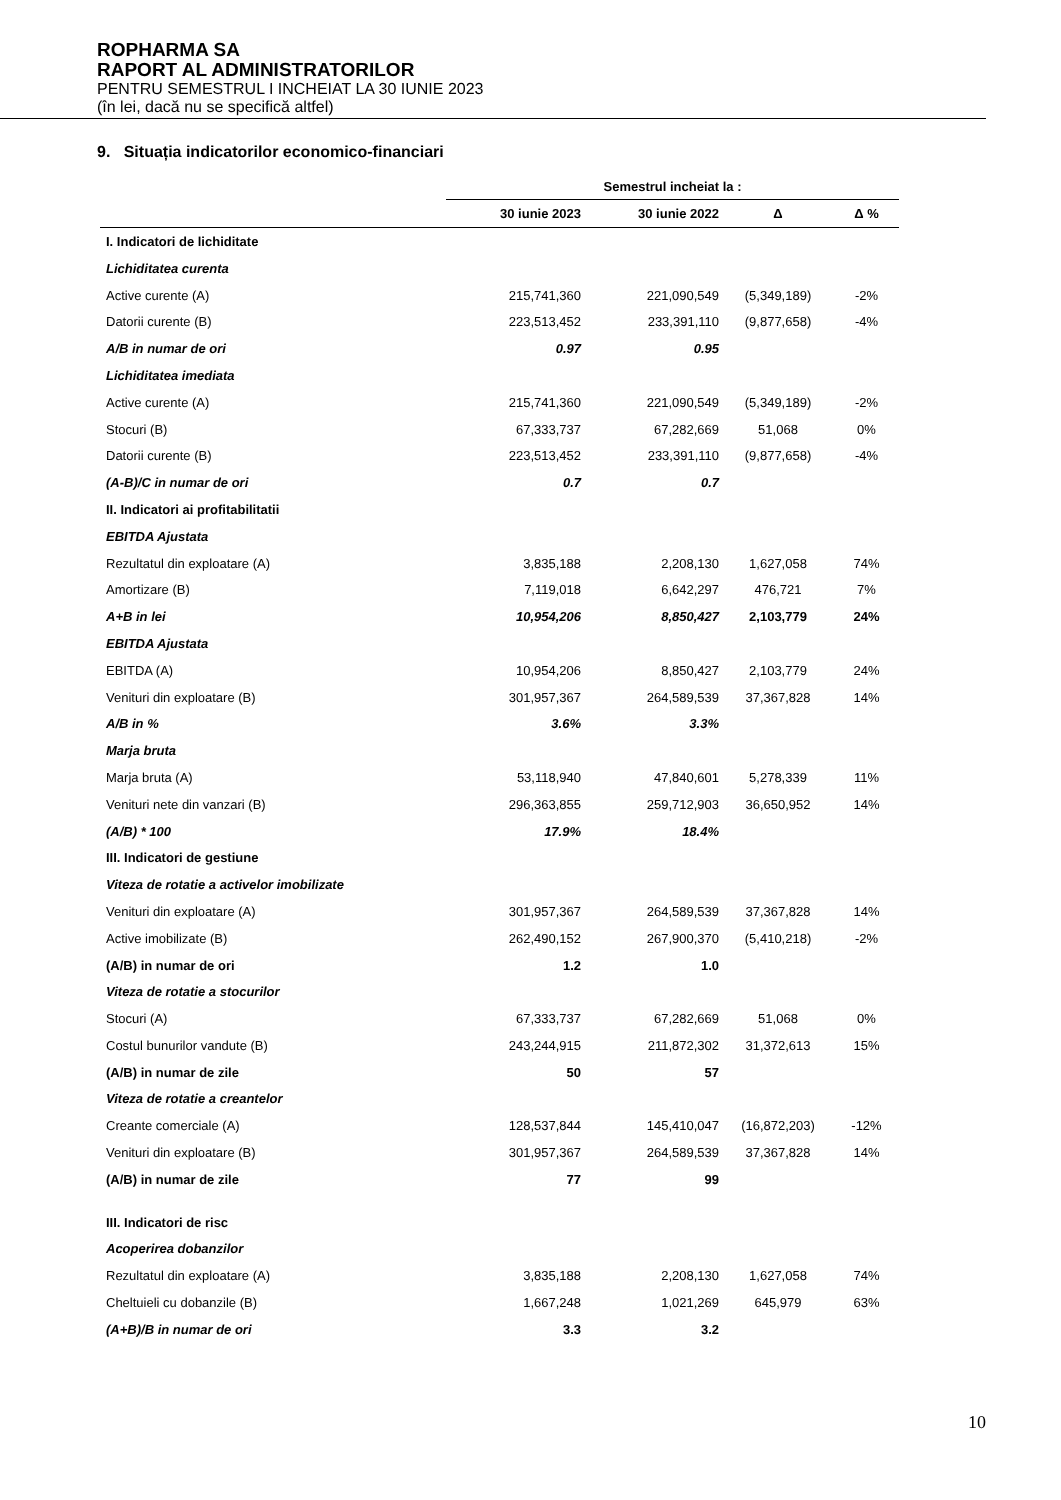ROPHARMA SA
RAPORT AL ADMINISTRATORILOR
PENTRU SEMESTRUL I INCHEIAT LA 30 IUNIE 2023
(în lei, dacă nu se specifică altfel)
9. Situația indicatorilor economico-financiari
| | Semestrul incheiat la : | | | |
| | 30 iunie 2023 | 30 iunie 2022 | Δ | Δ % |
| I. Indicatori de lichiditate | | | | |
| Lichiditatea curenta | | | | |
| Active curente (A) | 215,741,360 | 221,090,549 | (5,349,189) | -2% |
| Datorii curente (B) | 223,513,452 | 233,391,110 | (9,877,658) | -4% |
| A/B in numar de ori | 0.97 | 0.95 | | |
| Lichiditatea imediata | | | | |
| Active curente (A) | 215,741,360 | 221,090,549 | (5,349,189) | -2% |
| Stocuri (B) | 67,333,737 | 67,282,669 | 51,068 | 0% |
| Datorii curente (B) | 223,513,452 | 233,391,110 | (9,877,658) | -4% |
| (A-B)/C in numar de ori | 0.7 | 0.7 | | |
| II. Indicatori ai profitabilitatii | | | | |
| EBITDA Ajustata | | | | |
| Rezultatul din exploatare (A) | 3,835,188 | 2,208,130 | 1,627,058 | 74% |
| Amortizare (B) | 7,119,018 | 6,642,297 | 476,721 | 7% |
| A+B in lei | 10,954,206 | 8,850,427 | 2,103,779 | 24% |
| EBITDA Ajustata | | | | |
| EBITDA (A) | 10,954,206 | 8,850,427 | 2,103,779 | 24% |
| Venituri din exploatare (B) | 301,957,367 | 264,589,539 | 37,367,828 | 14% |
| A/B in % | 3.6% | 3.3% | | |
| Marja bruta | | | | |
| Marja bruta (A) | 53,118,940 | 47,840,601 | 5,278,339 | 11% |
| Venituri nete din vanzari (B) | 296,363,855 | 259,712,903 | 36,650,952 | 14% |
| (A/B) * 100 | 17.9% | 18.4% | | |
| III. Indicatori de gestiune | | | | |
| Viteza de rotatie a activelor imobilizate | | | | |
| Venituri din exploatare (A) | 301,957,367 | 264,589,539 | 37,367,828 | 14% |
| Active imobilizate (B) | 262,490,152 | 267,900,370 | (5,410,218) | -2% |
| (A/B) in numar de ori | 1.2 | 1.0 | | |
| Viteza de rotatie a stocurilor | | | | |
| Stocuri (A) | 67,333,737 | 67,282,669 | 51,068 | 0% |
| Costul bunurilor vandute (B) | 243,244,915 | 211,872,302 | 31,372,613 | 15% |
| (A/B) in numar de zile | 50 | 57 | | |
| Viteza de rotatie a creantelor | | | | |
| Creante comerciale (A) | 128,537,844 | 145,410,047 | (16,872,203) | -12% |
| Venituri din exploatare (B) | 301,957,367 | 264,589,539 | 37,367,828 | 14% |
| (A/B) in numar de zile | 77 | 99 | | |
| III. Indicatori de risc | | | | |
| Acoperirea dobanzilor | | | | |
| Rezultatul din exploatare (A) | 3,835,188 | 2,208,130 | 1,627,058 | 74% |
| Cheltuieli cu dobanzile (B) | 1,667,248 | 1,021,269 | 645,979 | 63% |
| (A+B)/B in numar de ori | 3.3 | 3.2 | | |
10